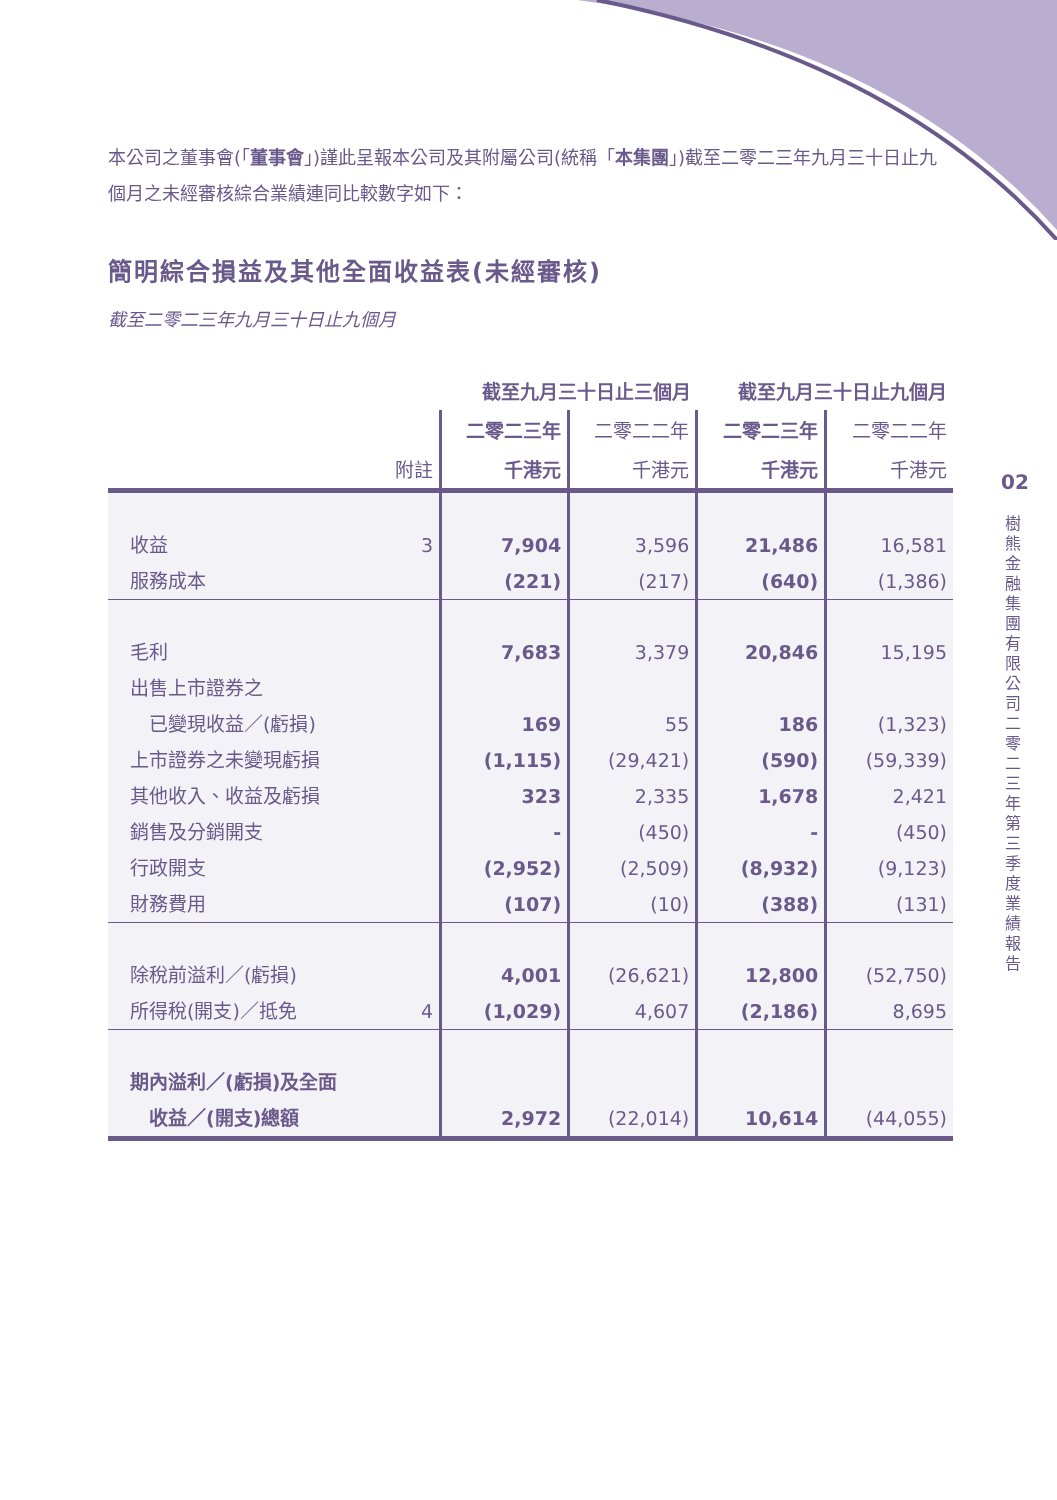本公司之董事會(「董事會」)謹此呈報本公司及其附屬公司(統稱「本集團」)截至二零二三年九月三十日止九個月之未經審核綜合業績連同比較數字如下：
簡明綜合損益及其他全面收益表(未經審核)
截至二零二三年九月三十日止九個月
| | | 截至九月三十日止三個月 | | 截至九月三十日止九個月 | |
| | | 二零二三年 | 二零二二年 | 二零二三年 | 二零二二年 |
| | 附註 | 千港元 | 千港元 | 千港元 | 千港元 |
| 收益 | 3 | 7,904 | 3,596 | 21,486 | 16,581 |
| 服務成本 | | (221) | (217) | (640) | (1,386) |
| 毛利 | | 7,683 | 3,379 | 20,846 | 15,195 |
| 出售上市證券之 | | | | | |
| 已變現收益／(虧損) | | 169 | 55 | 186 | (1,323) |
| 上市證券之未變現虧損 | | (1,115) | (29,421) | (590) | (59,339) |
| 其他收入、收益及虧損 | | 323 | 2,335 | 1,678 | 2,421 |
| 銷售及分銷開支 | | - | (450) | - | (450) |
| 行政開支 | | (2,952) | (2,509) | (8,932) | (9,123) |
| 財務費用 | | (107) | (10) | (388) | (131) |
| 除稅前溢利／(虧損) | | 4,001 | (26,621) | 12,800 | (52,750) |
| 所得稅(開支)／抵免 | 4 | (1,029) | 4,607 | (2,186) | 8,695 |
| 期內溢利／(虧損)及全面 | | | | | |
| 收益／(開支)總額 | | 2,972 | (22,014) | 10,614 | (44,055) |
02
樹熊金融集團有限公司　二零二三年第三季度業績報告